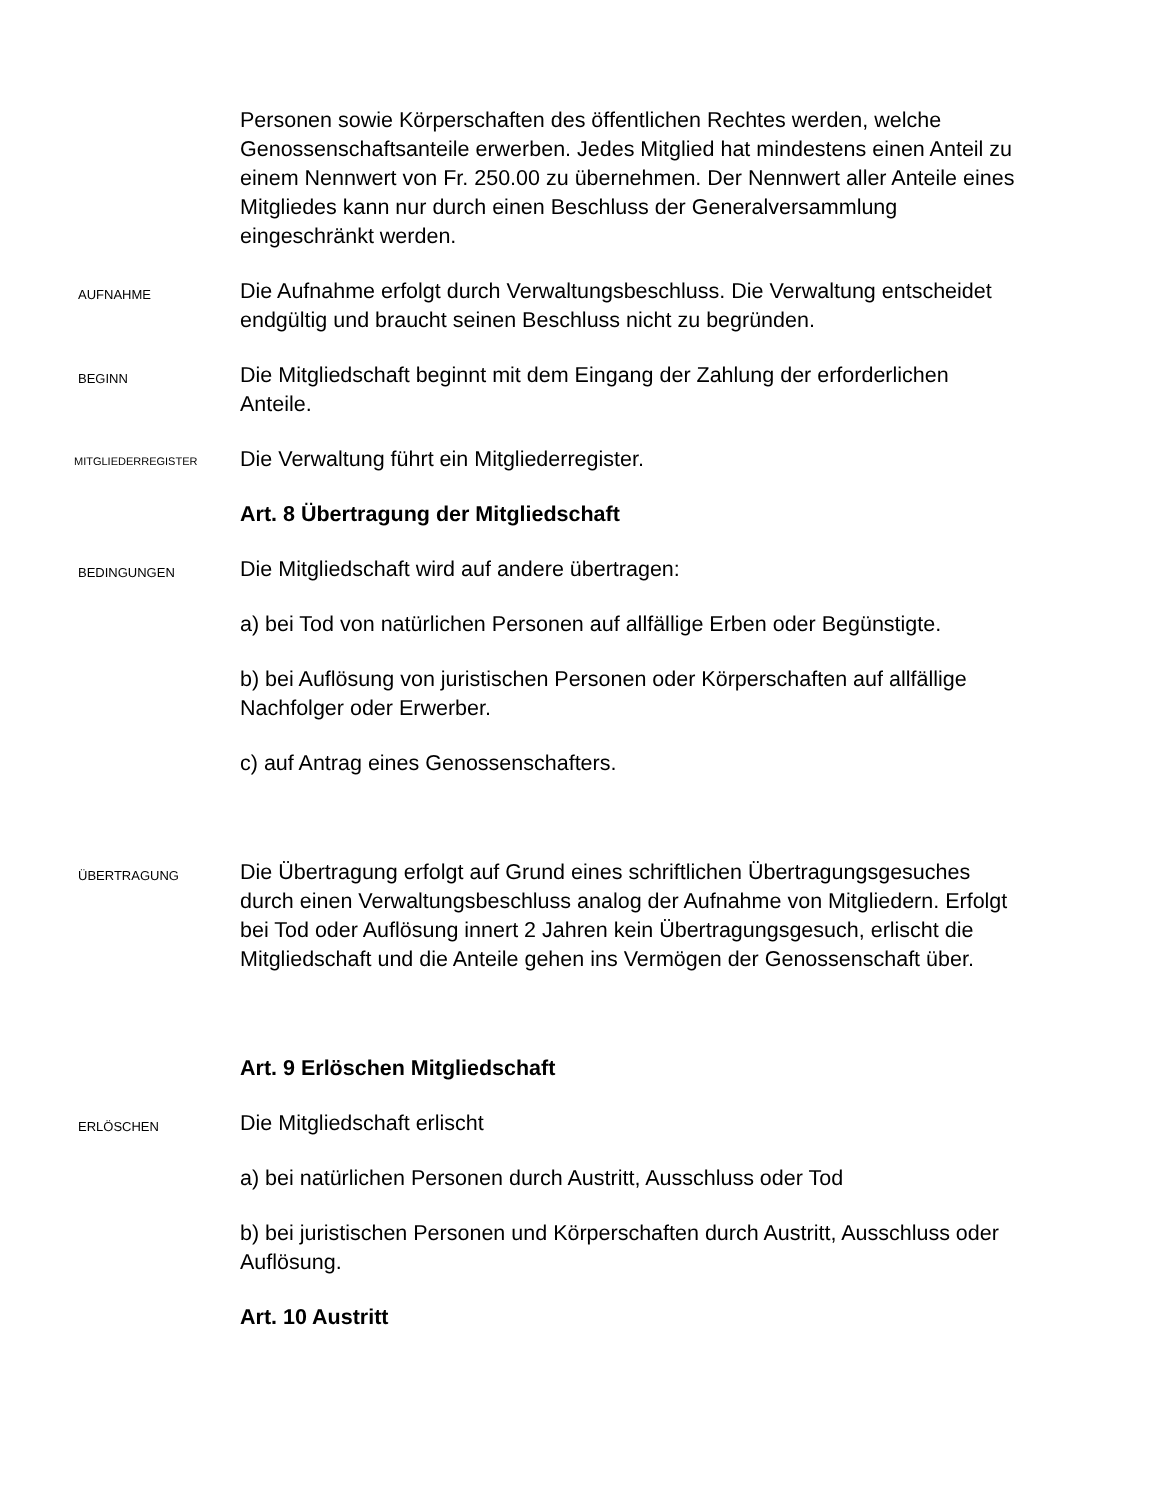Personen sowie Körperschaften des öffentlichen Rechtes werden, welche Genossenschaftsanteile erwerben. Jedes Mitglied hat mindestens einen Anteil zu einem Nennwert von Fr. 250.00 zu übernehmen. Der Nennwert aller Anteile eines Mitgliedes kann nur durch einen Beschluss der Generalversammlung eingeschränkt werden.
AUFNAHME
Die Aufnahme erfolgt durch Verwaltungsbeschluss. Die Verwaltung entscheidet endgültig und braucht seinen Beschluss nicht zu begründen.
BEGINN
Die Mitgliedschaft beginnt mit dem Eingang der Zahlung der erforderlichen Anteile.
MITGLIEDERREGISTER
Die Verwaltung führt ein Mitgliederregister.
Art. 8 Übertragung der Mitgliedschaft
BEDINGUNGEN
Die Mitgliedschaft wird auf andere übertragen:
a) bei Tod von natürlichen Personen auf allfällige Erben oder Begünstigte.
b) bei Auflösung von juristischen Personen oder Körperschaften auf allfällige Nachfolger oder Erwerber.
c) auf Antrag eines Genossenschafters.
ÜBERTRAGUNG
Die Übertragung erfolgt auf Grund eines schriftlichen Übertragungsgesuches durch einen Verwaltungsbeschluss analog der Aufnahme von Mitgliedern. Erfolgt bei Tod oder Auflösung innert 2 Jahren kein Übertragungsgesuch, erlischt die Mitgliedschaft und die Anteile gehen ins Vermögen der Genossenschaft über.
Art. 9 Erlöschen Mitgliedschaft
ERLÖSCHEN
Die Mitgliedschaft erlischt
a) bei natürlichen Personen durch Austritt, Ausschluss oder Tod
b) bei juristischen Personen und Körperschaften durch Austritt, Ausschluss oder Auflösung.
Art. 10 Austritt